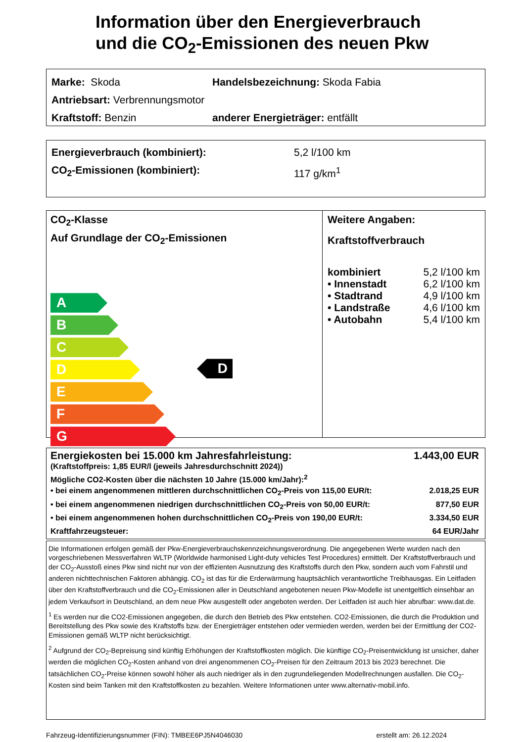Information über den Energieverbrauch
und die CO<sub>2</sub>-Emissionen des neuen Pkw
Marke: Skoda Handelsbezeichnung: Skoda Fabia
Antriebsart: Verbrennungsmotor
Kraftstoff: Benzin anderer Energieträger: entfällt
Energieverbrauch (kombiniert): 5,2 l/100 km
CO<sub>2</sub>-Emissionen (kombiniert): 117 g/km<sup>1</sup>
CO<sub>2</sub>-Klasse
Auf Grundlage der CO<sub>2</sub>-Emissionen
A
B
C
D
E
F
G
D
Weitere Angaben:
Kraftstoffverbrauch
| kombiniert | 5,2 l/100 km |
| • Innenstadt | 6,2 l/100 km |
| • Stadtrand | 4,9 l/100 km |
| • Landstraße | 4,6 l/100 km |
| • Autobahn | 5,4 l/100 km |
Energiekosten bei 15.000 km Jahresfahrleistung: 1.443,00 EUR
(Kraftstoffpreis: 1,85 EUR/l (jeweils Jahresdurchschnitt 2024))
Mögliche CO2-Kosten über die nächsten 10 Jahre (15.000 km/Jahr):<sup>2</sup>
• bei einem angenommenen mittleren durchschnittlichen CO<sub>2</sub>-Preis von 115,00 EUR/t: 2.018,25 EUR
• bei einem angenommenen niedrigen durchschnittlichen CO<sub>2</sub>-Preis von 50,00 EUR/t: 877,50 EUR
• bei einem angenommenen hohen durchschnittlichen CO<sub>2</sub>-Preis von 190,00 EUR/t: 3.334,50 EUR
Kraftfahrzeugsteuer: 64 EUR/Jahr
Die Informationen erfolgen gemäß der Pkw-Energieverbrauchskennzeichnungsverordnung. Die angegebenen Werte wurden nach den vorgeschriebenen Messverfahren WLTP (Worldwide harmonised Light-duty vehicles Test Procedures) ermittelt. Der Kraftstoffverbrauch und der CO<sub>2</sub>-Ausstoß eines Pkw sind nicht nur von der effizienten Ausnutzung des Kraftstoffs durch den Pkw, sondern auch vom Fahrstil und anderen nichttechnischen Faktoren abhängig. CO<sub>2</sub> ist das für die Erderwärmung hauptsächlich verantwortliche Treibhausgas. Ein Leitfaden über den Kraftstoffverbrauch und die CO<sub>2</sub>-Emissionen aller in Deutschland angebotenen neuen Pkw-Modelle ist unentgeltlich einsehbar an jedem Verkaufsort in Deutschland, an dem neue Pkw ausgestellt oder angeboten werden. Der Leitfaden ist auch hier abrufbar: www.dat.de.
<sup>1</sup> Es werden nur die CO2-Emissionen angegeben, die durch den Betrieb des Pkw entstehen. CO2-Emissionen, die durch die Produktion und Bereitstellung des Pkw sowie des Kraftstoffs bzw. der Energieträger entstehen oder vermieden werden, werden bei der Ermittlung der CO2-Emissionen gemäß WLTP nicht berücksichtigt.
<sup>2</sup> Aufgrund der CO<sub>2</sub>-Bepreisung sind künftig Erhöhungen der Kraftstoffkosten möglich. Die künftige CO<sub>2</sub>-Preisentwicklung ist unsicher, daher werden die möglichen CO<sub>2</sub>-Kosten anhand von drei angenommenen CO<sub>2</sub>-Preisen für den Zeitraum 2013 bis 2023 berechnet. Die tatsächlichen CO<sub>2</sub>-Preise können sowohl höher als auch niedriger als in den zugrundeliegenden Modellrechnungen ausfallen. Die CO<sub>2</sub>-Kosten sind beim Tanken mit den Kraftstoffkosten zu bezahlen. Weitere Informationen unter www.alternativ-mobil.info.
Fahrzeug-Identifizierungsnummer (FIN): TMBEE6PJ5N4046030 erstellt am: 26.12.2024